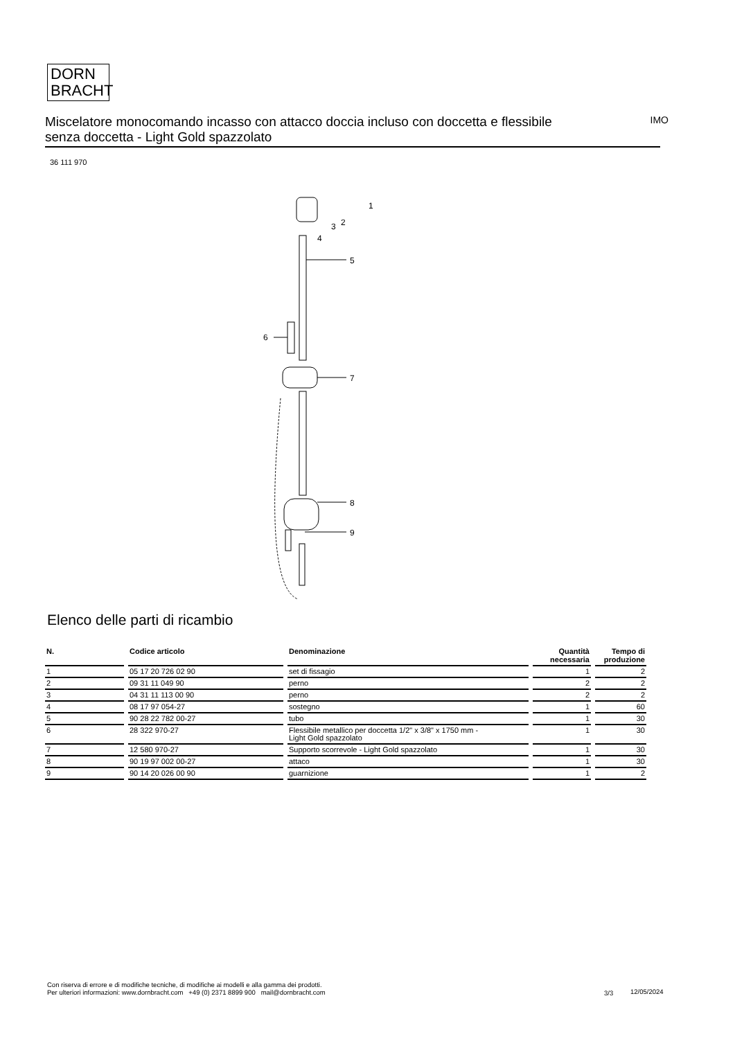DORN
BRACHT
Miscelatore monocomando incasso con attacco doccia incluso con doccetta e flessibile senza doccetta - Light Gold spazzolato
IMO
36 111 970
1
2
3
4
5
6
7
8
9
Elenco delle parti di ricambio
| N. | Codice articolo | Denominazione | Quantità necessaria | Tempo di produzione |
| --- | --- | --- | --- | --- |
| 1 | 05 17 20 726 02 90 | set di fissagio | 1 | 2 |
| 2 | 09 31 11 049 90 | perno | 2 | 2 |
| 3 | 04 31 11 113 00 90 | perno | 2 | 2 |
| 4 | 08 17 97 054-27 | sostegno | 1 | 60 |
| 5 | 90 28 22 782 00-27 | tubo | 1 | 30 |
| 6 | 28 322 970-27 | Flessibile metallico per doccetta 1/2" x 3/8" x 1750 mm - Light Gold spazzolato | 1 | 30 |
| 7 | 12 580 970-27 | Supporto scorrevole - Light Gold spazzolato | 1 | 30 |
| 8 | 90 19 97 002 00-27 | attaco | 1 | 30 |
| 9 | 90 14 20 026 00 90 | guarnizione | 1 | 2 |
Con riserva di errore e di modifiche tecniche, di modifiche ai modelli e alla gamma dei prodotti.
Per ulteriori informazioni: www.dornbracht.com +49 (0) 2371 8899 900 mail@dornbracht.com
3/3 12/05/2024